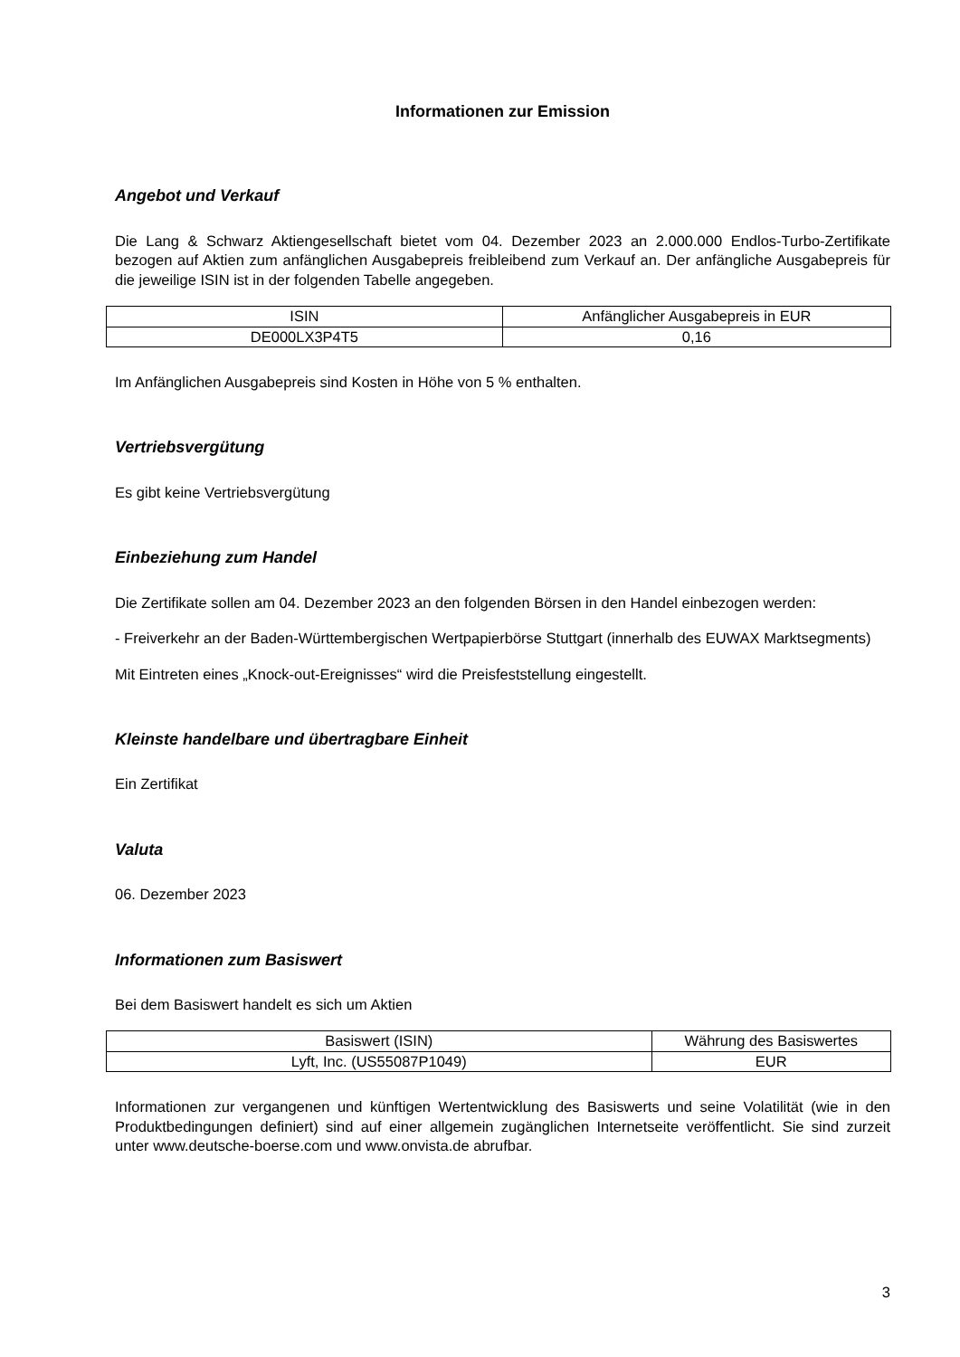Informationen zur Emission
Angebot und Verkauf
Die Lang & Schwarz Aktiengesellschaft bietet vom 04. Dezember 2023 an 2.000.000 Endlos-Turbo-Zertifikate bezogen auf Aktien zum anfänglichen Ausgabepreis freibleibend zum Verkauf an. Der anfängliche Ausgabepreis für die jeweilige ISIN ist in der folgenden Tabelle angegeben.
| ISIN | Anfänglicher Ausgabepreis in EUR |
| --- | --- |
| DE000LX3P4T5 | 0,16 |
Im Anfänglichen Ausgabepreis sind Kosten in Höhe von 5 % enthalten.
Vertriebsvergütung
Es gibt keine Vertriebsvergütung
Einbeziehung zum Handel
Die Zertifikate sollen am 04. Dezember 2023 an den folgenden Börsen in den Handel einbezogen werden:
- Freiverkehr an der Baden-Württembergischen Wertpapierbörse Stuttgart (innerhalb des EUWAX Marktsegments)
Mit Eintreten eines „Knock-out-Ereignisses“ wird die Preisfeststellung eingestellt.
Kleinste handelbare und übertragbare Einheit
Ein Zertifikat
Valuta
06. Dezember 2023
Informationen zum Basiswert
Bei dem Basiswert handelt es sich um Aktien
| Basiswert (ISIN) | Währung des Basiswertes |
| --- | --- |
| Lyft, Inc. (US55087P1049) | EUR |
Informationen zur vergangenen und künftigen Wertentwicklung des Basiswerts und seine Volatilität (wie in den Produktbedingungen definiert) sind auf einer allgemein zugänglichen Internetseite veröffentlicht. Sie sind zurzeit unter www.deutsche-boerse.com und www.onvista.de abrufbar.
3